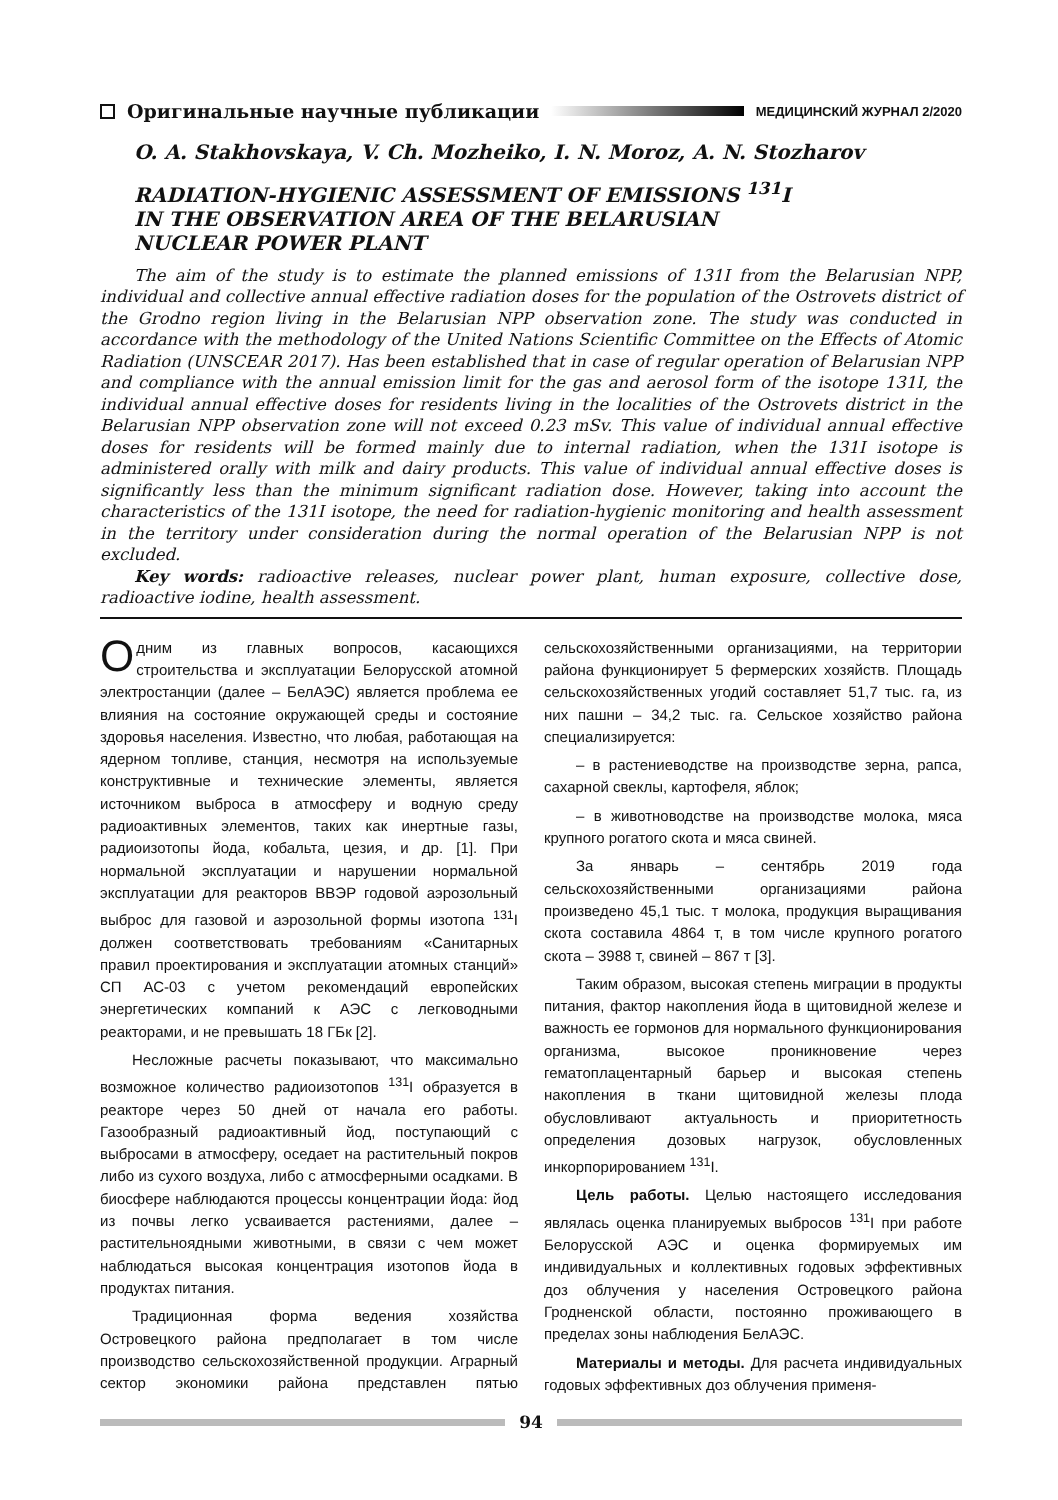Оригинальные научные публикации
МЕДИЦИНСКИЙ ЖУРНАЛ 2/2020
O. A. Stakhovskaya, V. Ch. Mozheiko, I. N. Moroz, A. N. Stozharov
RADIATION-HYGIENIC ASSESSMENT OF EMISSIONS <sup>131</sup>I
IN THE OBSERVATION AREA OF THE BELARUSIAN
NUCLEAR POWER PLANT
The aim of the study is to estimate the planned emissions of 131I from the Belarusian NPP, individual and collective annual effective radiation doses for the population of the Ostrovets district of the Grodno region living in the Belarusian NPP observation zone. The study was conducted in accordance with the methodology of the United Nations Scientific Committee on the Effects of Atomic Radiation (UNSCEAR 2017). Has been established that in case of regular operation of Belarusian NPP and compliance with the annual emission limit for the gas and aerosol form of the isotope 131I, the individual annual effective doses for residents living in the localities of the Ostrovets district in the Belarusian NPP observation zone will not exceed 0.23 mSv. This value of individual annual effective doses for residents will be formed mainly due to internal radiation, when the 131I isotope is administered orally with milk and dairy products. This value of individual annual effective doses is significantly less than the minimum significant radiation dose. However, taking into account the characteristics of the 131I isotope, the need for radiation-hygienic monitoring and health assessment in the territory under consideration during the normal operation of the Belarusian NPP is not excluded.
Key words: radioactive releases, nuclear power plant, human exposure, collective dose, radioactive iodine, health assessment.
Одним из главных вопросов, касающихся строительства и эксплуатации Белорусской атомной электростанции (далее – БелАЭС) является проблема ее влияния на состояние окружающей среды и состояние здоровья населения. Известно, что любая, работающая на ядерном топливе, станция, несмотря на используемые конструктивные и технические элементы, является источником выброса в атмосферу и водную среду радиоактивных элементов, таких как инертные газы, радиоизотопы йода, кобальта, цезия, и др. [1]. При нормальной эксплуатации и нарушении нормальной эксплуатации для реакторов ВВЭР годовой аэрозольный выброс для газовой и аэрозольной формы изотопа <sup>131</sup>I должен соответствовать требованиям «Санитарных правил проектирования и эксплуатации атомных станций» СП АС-03 с учетом рекомендаций европейских энергетических компаний к АЭС с легководными реакторами, и не превышать 18 ГБк [2].
Несложные расчеты показывают, что максимально возможное количество радиоизотопов <sup>131</sup>I образуется в реакторе через 50 дней от начала его работы. Газообразный радиоактивный йод, поступающий с выбросами в атмосферу, оседает на растительный покров либо из сухого воздуха, либо с атмосферными осадками. В биосфере наблюдаются процессы концентрации йода: йод из почвы легко усваивается растениями, далее – растительноядными животными, в связи с чем может наблюдаться высокая концентрация изотопов йода в продуктах питания.
Традиционная форма ведения хозяйства Островецкого района предполагает в том числе производство сельскохозяйственной продукции. Аграрный сектор экономики района представлен пятью сельскохозяйственными организациями, на территории района функционирует 5 фермерских хозяйств. Площадь сельскохозяйственных угодий составляет 51,7 тыс. га, из них пашни – 34,2 тыс. га. Сельское хозяйство района специализируется:
– в растениеводстве на производстве зерна, рапса, сахарной свеклы, картофеля, яблок;
– в животноводстве на производстве молока, мяса крупного рогатого скота и мяса свиней.
За январь – сентябрь 2019 года сельскохозяйственными организациями района произведено 45,1 тыс. т молока, продукция выращивания скота составила 4864 т, в том числе крупного рогатого скота – 3988 т, свиней – 867 т [3].
Таким образом, высокая степень миграции в продукты питания, фактор накопления йода в щитовидной железе и важность ее гормонов для нормального функционирования организма, высокое проникновение через гематоплацентарный барьер и высокая степень накопления в ткани щитовидной железы плода обусловливают актуальность и приоритетность определения дозовых нагрузок, обусловленных инкорпорированием <sup>131</sup>I.
Цель работы. Целью настоящего исследования являлась оценка планируемых выбросов <sup>131</sup>I при работе Белорусской АЭС и оценка формируемых им индивидуальных и коллективных годовых эффективных доз облучения у населения Островецкого района Гродненской области, постоянно проживающего в пределах зоны наблюдения БелАЭС.
Материалы и методы. Для расчета индивидуальных годовых эффективных доз облучения применя-
94